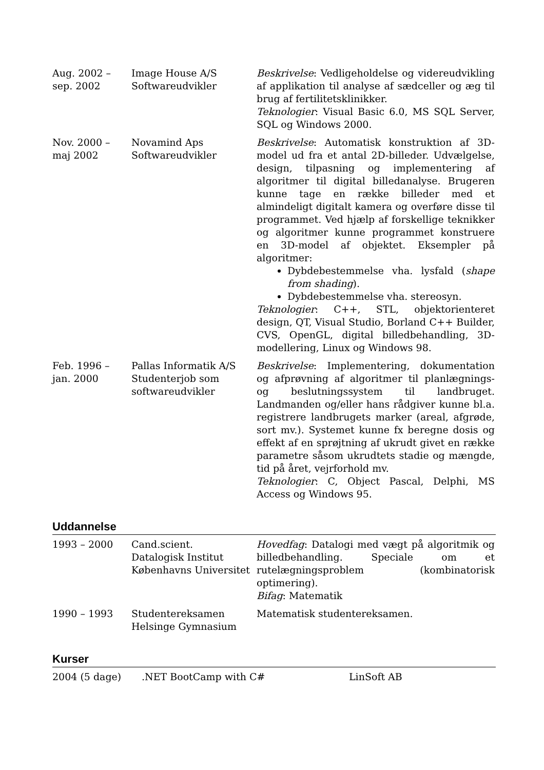| Aug. 2002 – sep. 2002 | Image House A/S Softwareudvikler | Beskrivelse : Vedligeholdelse og videreudvikling af applikation til analyse af sædceller og æg til brug af fertilitetsklinikker. Teknologier : Visual Basic 6.0, MS SQL Server, SQL og Windows 2000. |
| Nov. 2000 – maj 2002 | Novamind Aps Softwareudvikler | Beskrivelse : Automatisk konstruktion af 3D-model ud fra et antal 2D-billeder. Udvælgelse, design, tilpasning og implementering af algoritmer til digital billedanalyse. Brugeren kunne tage en række billeder med et almindeligt digitalt kamera og overføre disse til programmet. Ved hjælp af forskellige teknikker og algoritmer kunne programmet konstruere en 3D-model af objektet. Eksempler på algoritmer: Dybdebestemmelse vha. lysfald ( shape from shading ). Dybdebestemmelse vha. stereosyn. Teknologier : C++, STL, objektorienteret design, QT, Visual Studio, Borland C++ Builder, CVS, OpenGL, digital billedbehandling, 3D-modellering, Linux og Windows 98. |
| Feb. 1996 – jan. 2000 | Pallas Informatik A/S Studenterjob som softwareudvikler | Beskrivelse : Implementering, dokumentation og afprøvning af algoritmer til planlægnings- og beslutningssystem til landbruget. Landmanden og/eller hans rådgiver kunne bl.a. registrere landbrugets marker (areal, afgrøde, sort mv.). Systemet kunne fx beregne dosis og effekt af en sprøjtning af ukrudt givet en række parametre såsom ukrudtets stadie og mængde, tid på året, vejrforhold mv. Teknologier : C, Object Pascal, Delphi, MS Access og Windows 95. |
Uddannelse
| 1993 – 2000 | Cand.scient. Datalogisk Institut Københavns Universitet | Hovedfag : Datalogi med vægt på algoritmik og billedbehandling. Speciale om et rutelægningsproblem (kombinatorisk optimering). Bifag : Matematik |
| 1990 – 1993 | Studentereksamen Helsinge Gymnasium | Matematisk studentereksamen. |
Kurser
| 2004 (5 dage) | .NET BootCamp with C# | LinSoft AB |